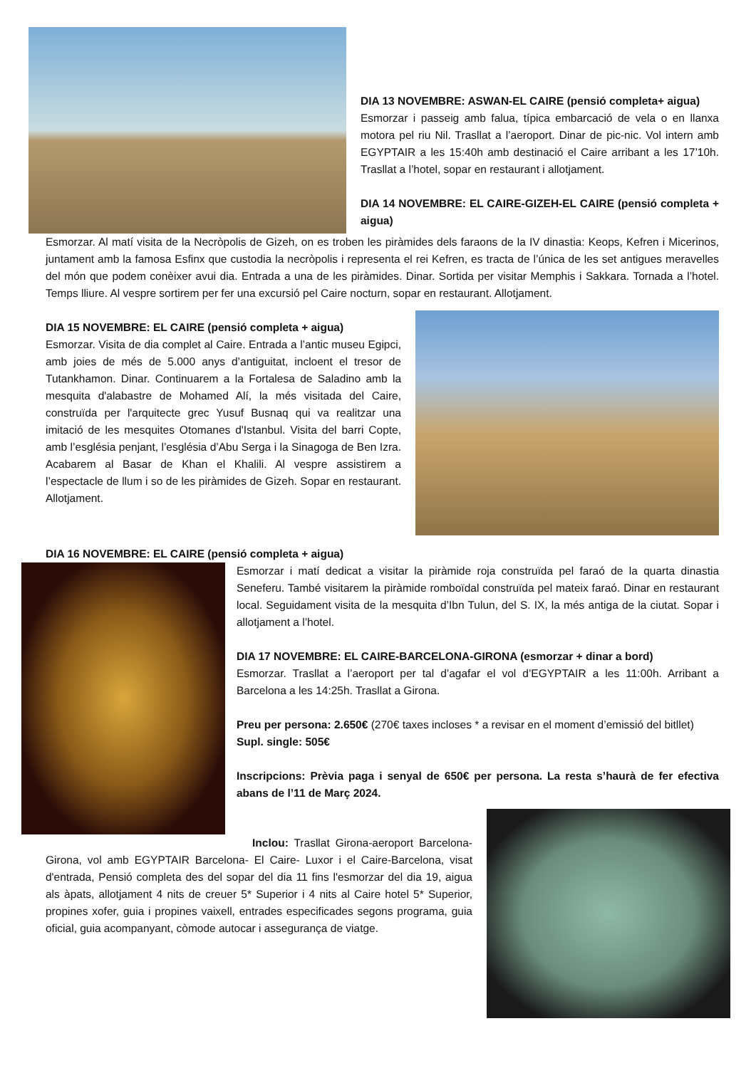DIA 13 NOVEMBRE: ASWAN-EL CAIRE (pensió completa+ aigua)
Esmorzar i passeig amb falua, típica embarcació de vela o en llanxa motora pel riu Nil. Trasllat a l’aeroport. Dinar de pic-nic. Vol intern amb EGYPTAIR a les 15:40h amb destinació el Caire arribant a les 17’10h. Trasllat a l’hotel, sopar en restaurant i allotjament.
DIA 14 NOVEMBRE: EL CAIRE-GIZEH-EL CAIRE (pensió completa + aigua)
Esmorzar. Al matí visita de la Necròpolis de Gizeh, on es troben les piràmides dels faraons de la IV dinastia: Keops, Kefren i Micerinos, juntament amb la famosa Esfinx que custodia la necròpolis i representa el rei Kefren, es tracta de l’única de les set antigues meravelles del món que podem conèixer avui dia. Entrada a una de les piràmides. Dinar. Sortida per visitar Memphis i Sakkara. Tornada a l’hotel. Temps lliure. Al vespre sortirem per fer una excursió pel Caire nocturn, sopar en restaurant. Allotjament.
DIA 15 NOVEMBRE: EL CAIRE (pensió completa + aigua)
Esmorzar. Visita de dia complet al Caire. Entrada a l’antic museu Egipci, amb joies de més de 5.000 anys d’antiguitat, incloent el tresor de Tutankhamon. Dinar. Continuarem a la Fortalesa de Saladino amb la mesquita d'alabastre de Mohamed Alí, la més visitada del Caire, construïda per l'arquitecte grec Yusuf Busnaq qui va realitzar una imitació de les mesquites Otomanes d'Istanbul. Visita del barri Copte, amb l’església penjant, l’església d’Abu Serga i la Sinagoga de Ben Izra. Acabarem al Basar de Khan el Khalili. Al vespre assistirem a l’espectacle de llum i so de les piràmides de Gizeh. Sopar en restaurant. Allotjament.
DIA 16 NOVEMBRE: EL CAIRE (pensió completa + aigua)
Esmorzar i matí dedicat a visitar la piràmide roja construïda pel faraó de la quarta dinastia Seneferu. També visitarem la piràmide romboïdal construïda pel mateix faraó. Dinar en restaurant local. Seguidament visita de la mesquita d’Ibn Tulun, del S. IX, la més antiga de la ciutat. Sopar i allotjament a l’hotel.
DIA 17 NOVEMBRE: EL CAIRE-BARCELONA-GIRONA (esmorzar + dinar a bord)
Esmorzar. Trasllat a l’aeroport per tal d’agafar el vol d’EGYPTAIR a les 11:00h. Arribant a Barcelona a les 14:25h. Trasllat a Girona.
Preu per persona: 2.650€ (270€ taxes incloses * a revisar en el moment d’emissió del bitllet)
Supl. single: 505€
Inscripcions: Prèvia paga i senyal de 650€ per persona. La resta s’haurà de fer efectiva abans de l’11 de Març 2024.
Inclou: Trasllat Girona-aeroport Barcelona-Girona, vol amb EGYPTAIR Barcelona- El Caire- Luxor i el Caire-Barcelona, visat d'entrada, Pensió completa des del sopar del dia 11 fins l'esmorzar del dia 19, aigua als àpats, allotjament 4 nits de creuer 5* Superior i 4 nits al Caire hotel 5* Superior, propines xofer, guia i propines vaixell, entrades especificades segons programa, guia oficial, guia acompanyant, còmode autocar i assegurança de viatge.